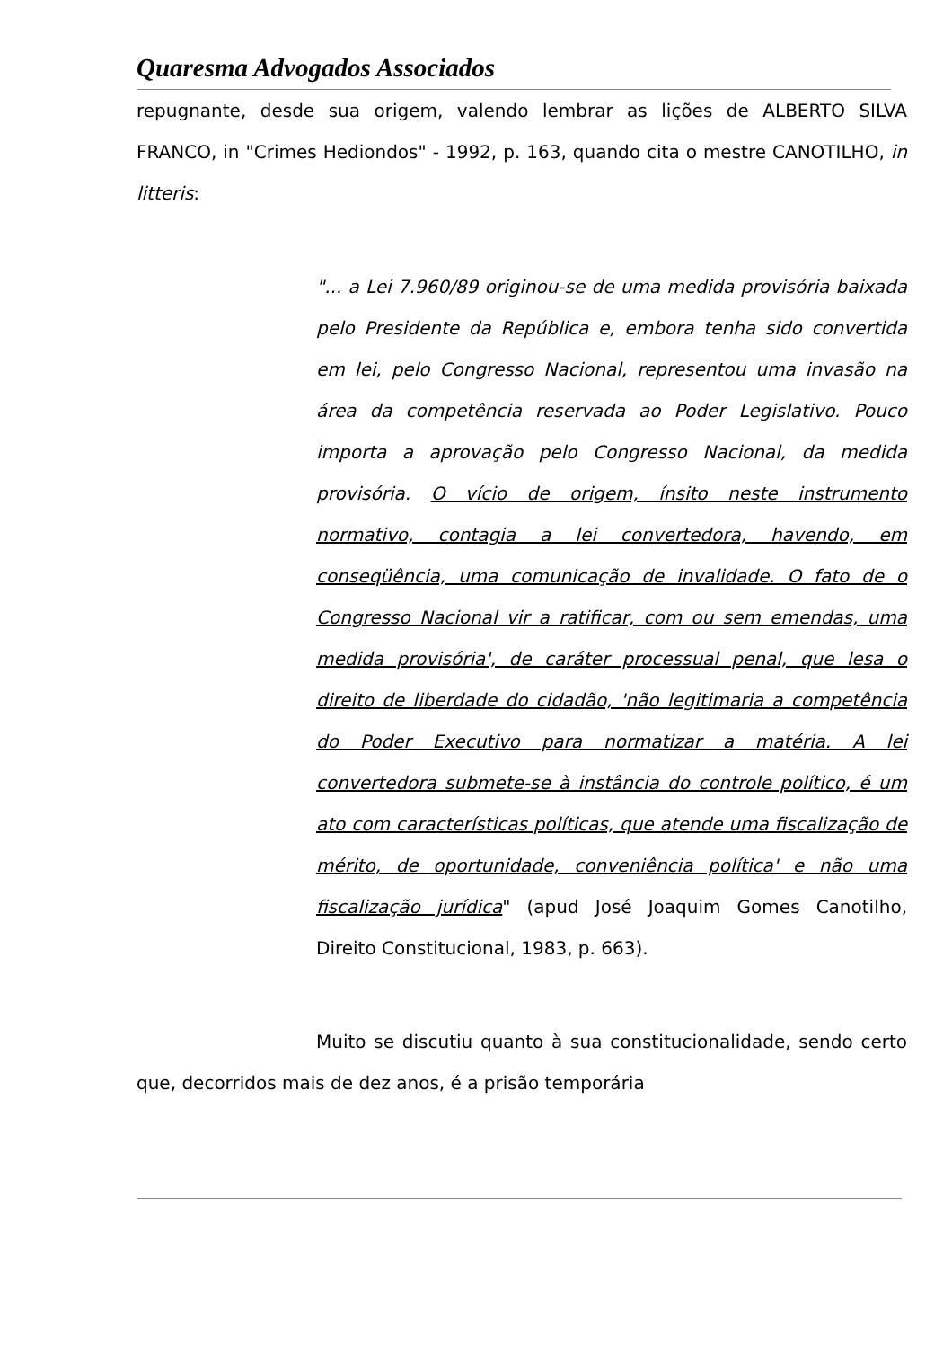Quaresma Advogados Associados
repugnante, desde sua origem, valendo lembrar as lições de ALBERTO SILVA FRANCO, in "Crimes Hediondos" - 1992, p. 163, quando cita o mestre CANOTILHO, in litteris:
"... a Lei 7.960/89 originou-se de uma medida provisória baixada pelo Presidente da República e, embora tenha sido convertida em lei, pelo Congresso Nacional, representou uma invasão na área da competência reservada ao Poder Legislativo. Pouco importa a aprovação pelo Congresso Nacional, da medida provisória. O vício de origem, ínsito neste instrumento normativo, contagia a lei convertedora, havendo, em conseqüência, uma comunicação de invalidade. O fato de o Congresso Nacional vir a ratificar, com ou sem emendas, uma medida provisória', de caráter processual penal, que lesa o direito de liberdade do cidadão, 'não legitimaria a competência do Poder Executivo para normatizar a matéria. A lei convertedora submete-se à instância do controle político, é um ato com características políticas, que atende uma fiscalização de mérito, de oportunidade, conveniência política' e não uma fiscalização jurídica" (apud José Joaquim Gomes Canotilho, Direito Constitucional, 1983, p. 663).
Muito se discutiu quanto à sua constitucionalidade, sendo certo que, decorridos mais de dez anos, é a prisão temporária